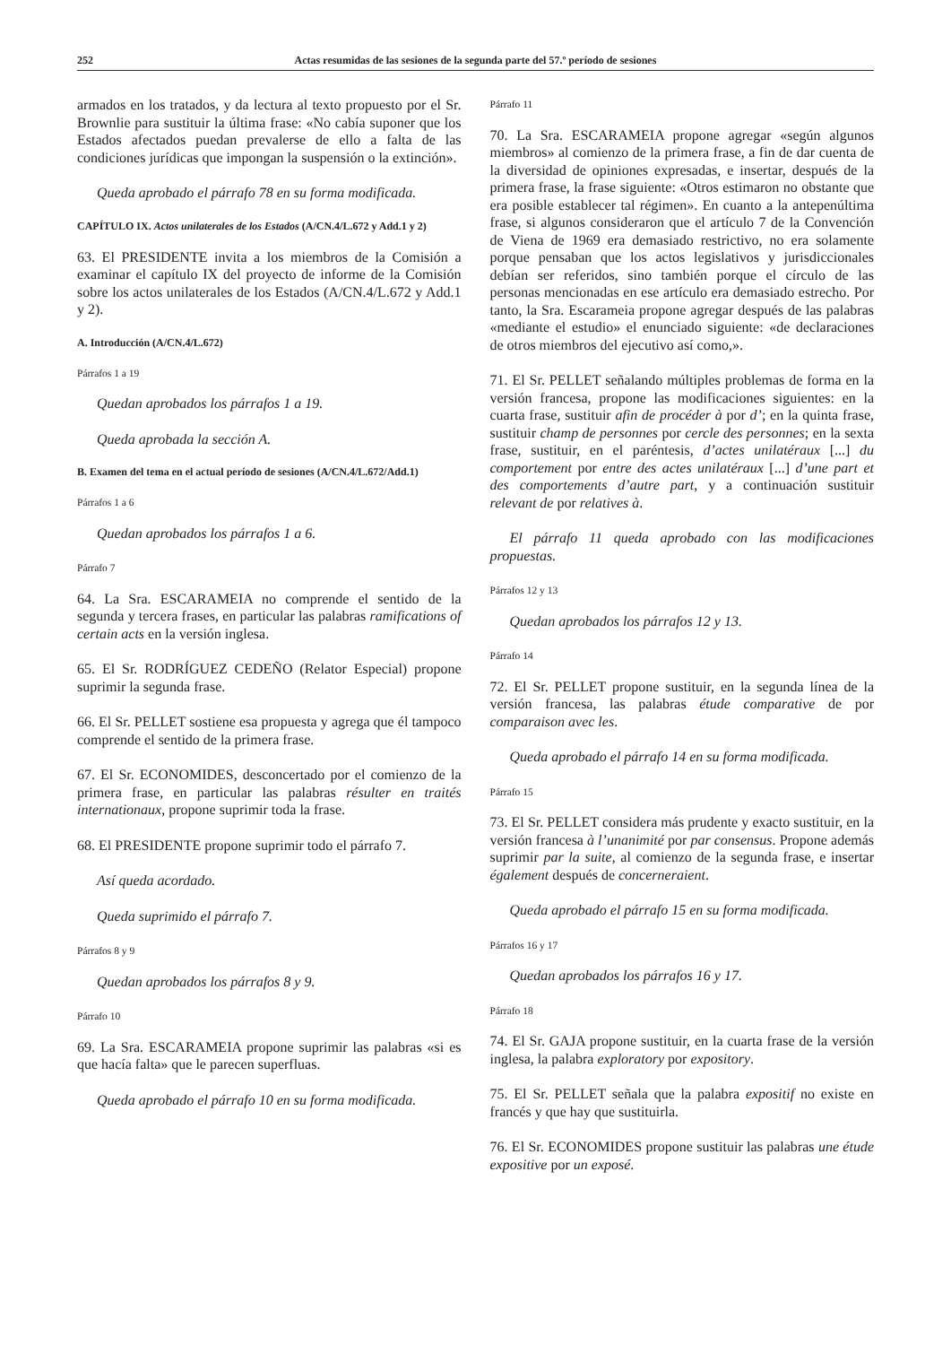252 Actas resumidas de las sesiones de la segunda parte del 57.º período de sesiones
armados en los tratados, y da lectura al texto propuesto por el Sr. Brownlie para sustituir la última frase: «No cabía suponer que los Estados afectados puedan prevalerse de ello a falta de las condiciones jurídicas que impongan la suspensión o la extinción».
Queda aprobado el párrafo 78 en su forma modificada.
CAPÍTULO IX. Actos unilaterales de los Estados (A/CN.4/L.672 y Add.1 y 2)
63. El PRESIDENTE invita a los miembros de la Comisión a examinar el capítulo IX del proyecto de informe de la Comisión sobre los actos unilaterales de los Estados (A/CN.4/L.672 y Add.1 y 2).
A. Introducción (A/CN.4/L.672)
Párrafos 1 a 19
Quedan aprobados los párrafos 1 a 19.
Queda aprobada la sección A.
B. Examen del tema en el actual período de sesiones (A/CN.4/L.672/Add.1)
Párrafos 1 a 6
Quedan aprobados los párrafos 1 a 6.
Párrafo 7
64. La Sra. ESCARAMEIA no comprende el sentido de la segunda y tercera frases, en particular las palabras ramifications of certain acts en la versión inglesa.
65. El Sr. RODRÍGUEZ CEDEÑO (Relator Especial) propone suprimir la segunda frase.
66. El Sr. PELLET sostiene esa propuesta y agrega que él tampoco comprende el sentido de la primera frase.
67. El Sr. ECONOMIDES, desconcertado por el comienzo de la primera frase, en particular las palabras résulter en traités internationaux, propone suprimir toda la frase.
68. El PRESIDENTE propone suprimir todo el párrafo 7.
Así queda acordado.
Queda suprimido el párrafo 7.
Párrafos 8 y 9
Quedan aprobados los párrafos 8 y 9.
Párrafo 10
69. La Sra. ESCARAMEIA propone suprimir las palabras «si es que hacía falta» que le parecen superfluas.
Queda aprobado el párrafo 10 en su forma modificada.
Párrafo 11
70. La Sra. ESCARAMEIA propone agregar «según algunos miembros» al comienzo de la primera frase, a fin de dar cuenta de la diversidad de opiniones expresadas, e insertar, después de la primera frase, la frase siguiente: «Otros estimaron no obstante que era posible establecer tal régimen». En cuanto a la antepenúltima frase, si algunos consideraron que el artículo 7 de la Convención de Viena de 1969 era demasiado restrictivo, no era solamente porque pensaban que los actos legislativos y jurisdiccionales debían ser referidos, sino también porque el círculo de las personas mencionadas en ese artículo era demasiado estrecho. Por tanto, la Sra. Escarameia propone agregar después de las palabras «mediante el estudio» el enunciado siguiente: «de declaraciones de otros miembros del ejecutivo así como,».
71. El Sr. PELLET señalando múltiples problemas de forma en la versión francesa, propone las modificaciones siguientes: en la cuarta frase, sustituir afin de procéder à por d’; en la quinta frase, sustituir champ de personnes por cercle des personnes; en la sexta frase, sustituir, en el paréntesis, d’actes unilatéraux [...] du comportement por entre des actes unilatéraux [...] d’une part et des comportements d’autre part, y a continuación sustituir relevant de por relatives à.
El párrafo 11 queda aprobado con las modificaciones propuestas.
Párrafos 12 y 13
Quedan aprobados los párrafos 12 y 13.
Párrafo 14
72. El Sr. PELLET propone sustituir, en la segunda línea de la versión francesa, las palabras étude comparative de por comparaison avec les.
Queda aprobado el párrafo 14 en su forma modificada.
Párrafo 15
73. El Sr. PELLET considera más prudente y exacto sustituir, en la versión francesa à l’unanimité por par consensus. Propone además suprimir par la suite, al comienzo de la segunda frase, e insertar également después de concerneraient.
Queda aprobado el párrafo 15 en su forma modificada.
Párrafos 16 y 17
Quedan aprobados los párrafos 16 y 17.
Párrafo 18
74. El Sr. GAJA propone sustituir, en la cuarta frase de la versión inglesa, la palabra exploratory por expository.
75. El Sr. PELLET señala que la palabra expositif no existe en francés y que hay que sustituirla.
76. El Sr. ECONOMIDES propone sustituir las palabras une étude expositive por un exposé.